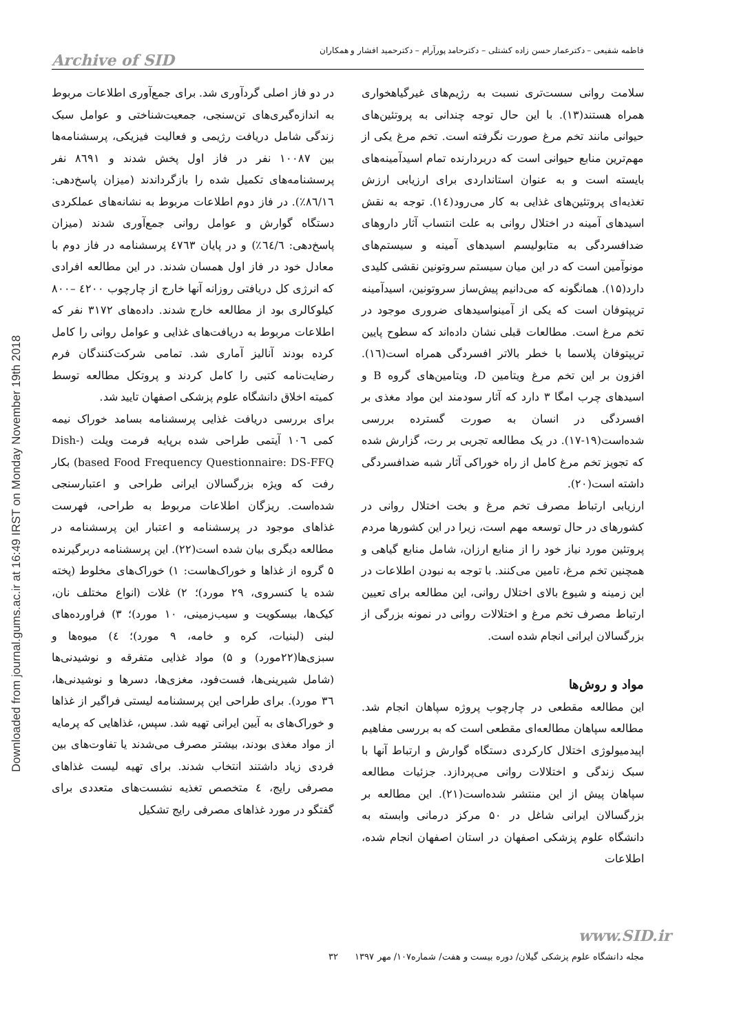Downloaded from journal.gums.ac.ir at 16:49 IRST on Monday November 19th 2018
فاطمه شفیعی – دکترعمار حسن زاده کشتلی – دکترحامد پورآرام – دکترحمید افشار و همکاران
Archive of SID
سلامت روانی سست‌تری نسبت به رژیم‌های غیرگیاهخواری همراه هستند(۱۳). با این حال توجه چندانی به پروتئین‌های حیوانی مانند تخم مرغ صورت نگرفته است. تخم مرغ یکی از مهم‌ترین منابع حیوانی است که دربردارنده تمام اسیدآمینه‌های بایسته است و به عنوان استانداردی برای ارزیابی ارزش تغذیه‌ای پروتئین‌های غذایی به کار می‌رود(۱٤). توجه به نقش اسیدهای آمینه در اختلال روانی به علت انتساب آثار داروهای ضدافسردگی به متابولیسم اسیدهای آمینه و سیستم‌های مونوآمین است که در این میان سیستم سروتونین نقشی کلیدی دارد(۱۵). همانگونه که می‌دانیم پیش‌ساز سروتونین، اسیدآمینه تریپتوفان است که یکی از آمینواسیدهای ضروری موجود در تخم مرغ است. مطالعات قبلی نشان داده‌اند که سطوح پایین تریپتوفان پلاسما با خطر بالاتر افسردگی همراه است(١٦). افزون بر این تخم مرغ ویتامین D، ویتامین‌های گروه B و اسیدهای چرب امگا ۳ دارد که آثار سودمند این مواد مغذی بر افسردگی در انسان به صورت گسترده بررسی شده‌است(۱۹-۱۷). در یک مطالعه تجربی بر رت، گزارش شده که تجویز تخم مرغ کامل از راه خوراکی آثار شبه ضدافسردگی داشته است(۲۰).
ارزیابی ارتباط مصرف تخم مرغ و بخت اختلال روانی در کشورهای در حال توسعه مهم است، زیرا در این کشورها مردم پروتئین مورد نیاز خود را از منابع ارزان، شامل منابع گیاهی و همچنین تخم مرغ، تامین می‌کنند. با توجه به نبودن اطلاعات در این زمینه و شیوع بالای اختلال روانی، این مطالعه برای تعیین ارتباط مصرف تخم مرغ و اختلالات روانی در نمونه بزرگی از بزرگسالان ایرانی انجام شده است.
مواد و روش‌ها
این مطالعه مقطعی در چارچوب پروژه سپاهان انجام شد. مطالعه سپاهان مطالعه‌ای مقطعی است که به بررسی مفاهیم اپیدمیولوژی اختلال کارکردی دستگاه گوارش و ارتباط آنها با سبک زندگی و اختلالات روانی می‌پردازد. جزئیات مطالعه سپاهان پیش از این منتشر شده‌است(۲۱). این مطالعه بر بزرگسالان ایرانی شاغل در ۵۰ مرکز درمانی وابسته به دانشگاه علوم پزشکی اصفهان در استان اصفهان انجام شده، اطلاعات
در دو فاز اصلی گردآوری شد. برای جمع‌آوری اطلاعات مربوط به اندازه‌گیری‌های تن‌سنجی، جمعیت‌شناختی و عوامل سبک زندگی شامل دریافت رژیمی و فعالیت فیزیکی، پرسشنامه‌ها بین ۱۰۰۸۷ نفر در فاز اول پخش شدند و ۸٦۹۱ نفر پرسشنامه‌های تکمیل شده را بازگرداندند (میزان پاسخ‌دهی: ۸٦/۱٦٪). در فاز دوم اطلاعات مربوط به نشانه‌های عملکردی دستگاه گوارش و عوامل روانی جمع‌آوری شدند (میزان پاسخ‌دهی: ٦٤/٦٪) و در پایان ٤۷٦۳ پرسشنامه در فاز دوم با معادل خود در فاز اول همسان شدند. در این مطالعه افرادی که انرژی کل دریافتی روزانه آنها خارج از چارچوب ٤۲۰۰ –۸۰۰ کیلوکالری بود از مطالعه خارج شدند. داده‌های ۳۱۷۲ نفر که اطلاعات مربوط به دریافت‌های غذایی و عوامل روانی را کامل کرده بودند آنالیز آماری شد. تمامی شرکت‌کنندگان فرم رضایت‌نامه کتبی را کامل کردند و پروتکل مطالعه توسط کمیته اخلاق دانشگاه علوم پزشکی اصفهان تایید شد.
برای بررسی دریافت غذایی پرسشنامه بسامد خوراک نیمه کمی ۱۰٦ آیتمی طراحی شده برپایه فرمت ویلت (Dish-based Food Frequency Questionnaire: DS-FFQ) بکار رفت که ویژه بزرگسالان ایرانی طراحی و اعتبارسنجی شده‌است. ریزگان اطلاعات مربوط به طراحی، فهرست غذاهای موجود در پرسشنامه و اعتبار این پرسشنامه در مطالعه دیگری بیان شده است(۲۲). این پرسشنامه دربرگیرنده ۵ گروه از غذاها و خوراک‌هاست: ۱) خوراک‌های مخلوط (پخته شده یا کنسروی، ۲۹ مورد)؛ ۲) غلات (انواع مختلف نان، کیک‌ها، بیسکویت و سیب‌زمینی، ۱۰ مورد)؛ ۳) فراورده‌های لبنی (لبنیات، کره و خامه، ۹ مورد)؛ ٤) میوه‌ها و سبزی‌ها(۲۲مورد) و ۵) مواد غذایی متفرقه و نوشیدنی‌ها (شامل شیرینی‌ها، فست‌فود، مغزی‌ها، دسرها و نوشیدنی‌ها، ۳٦ مورد). برای طراحی این پرسشنامه لیستی فراگیر از غذاها و خوراک‌های به آیین ایرانی تهیه شد. سپس، غذاهایی که پرمایه از مواد مغذی بودند، بیشتر مصرف می‌شدند یا تفاوت‌های بین فردی زیاد داشتند انتخاب شدند. برای تهیه لیست غذاهای مصرفی رایج، ٤ متخصص تغذیه نشست‌های متعددی برای گفتگو در مورد غذاهای مصرفی رایج تشکیل
www.SID.ir
مجله دانشگاه علوم پزشکی گیلان/ دوره بیست و هفت/ شماره۱۰۷/ مهر ۱۳۹۷ ۳۲